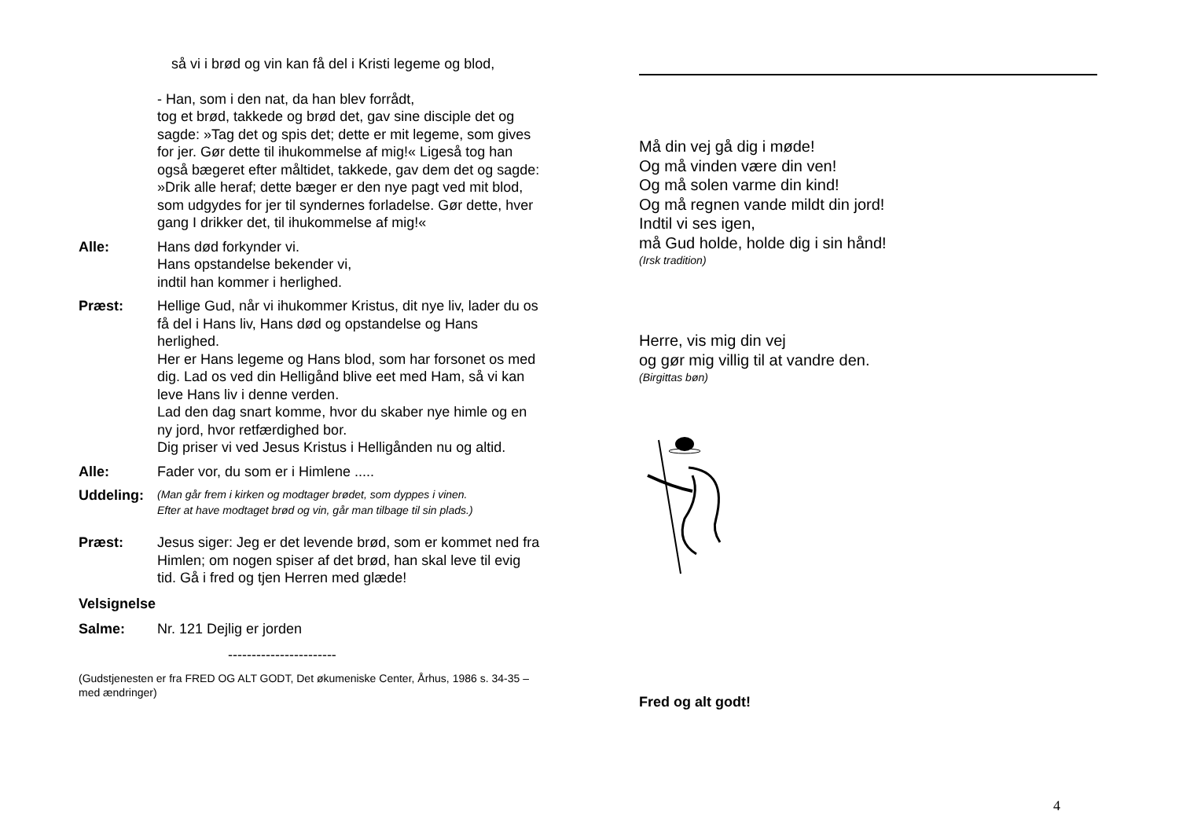så vi i brød og vin kan få del i Kristi legeme og blod,
- Han, som i den nat, da han blev forrådt,
tog et brød, takkede og brød det, gav sine disciple det og sagde: »Tag det og spis det; dette er mit legeme, som gives for jer. Gør dette til ihukommelse af mig!« Ligeså tog han også bægeret efter måltidet, takkede, gav dem det og sagde: »Drik alle heraf; dette bæger er den nye pagt ved mit blod, som udgydes for jer til syndernes forladelse. Gør dette, hver gang I drikker det, til ihukommelse af mig!«
Alle: Hans død forkynder vi.
Hans opstandelse bekender vi,
indtil han kommer i herlighed.
Præst: Hellige Gud, når vi ihukommer Kristus, dit nye liv, lader du os få del i Hans liv, Hans død og opstandelse og Hans herlighed.
Her er Hans legeme og Hans blod, som har forsonet os med dig. Lad os ved din Helligånd blive eet med Ham, så vi kan leve Hans liv i denne verden.
Lad den dag snart komme, hvor du skaber nye himle og en ny jord, hvor retfærdighed bor.
Dig priser vi ved Jesus Kristus i Helligånden nu og altid.
Alle: Fader vor, du som er i Himlene .....
Uddeling:
(Man går frem i kirken og modtager brødet, som dyppes i vinen.
Efter at have modtaget brød og vin, går man tilbage til sin plads.)
Præst: Jesus siger: Jeg er det levende brød, som er kommet ned fra Himlen; om nogen spiser af det brød, han skal leve til evig tid. Gå i fred og tjen Herren med glæde!
Velsignelse
Salme: Nr. 121 Dejlig er jorden
-----------------------
(Gudstjenesten er fra FRED OG ALT GODT, Det økumeniske Center, Århus, 1986 s. 34-35 – med ændringer)
Må din vej gå dig i møde!
Og må vinden være din ven!
Og må solen varme din kind!
Og må regnen vande mildt din jord!
Indtil vi ses igen,
må Gud holde, holde dig i sin hånd!
(Irsk tradition)
Herre, vis mig din vej
og gør mig villig til at vandre den.
(Birgittas bøn)
Fred og alt godt!
4